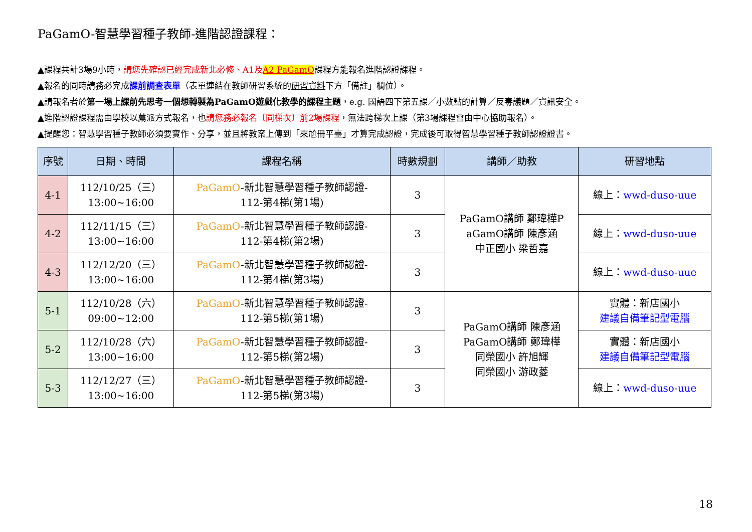PaGamO-智慧學習種子教師-進階認證課程：
▲課程共計3場9小時，請您先確認已經完成新北必修、A1及 A2 PaGamO課程方能報名進階認證課程。
▲報名的同時請務必完成課前調查表單（表單連結在教師研習系統的研習資料下方「備註」欄位）。
▲請報名者於第一場上課前先思考一個想轉製為PaGamO遊戲化教學的課程主題，e.g. 國語四下第五課／小數點的計算／反毒議題／資訊安全。
▲進階認證課程需由學校以薦派方式報名，也請您務必報名〔同梯次〕前2場課程，無法跨梯次上課（第3場課程會由中心協助報名）。
▲提醒您：智慧學習種子教師必須要實作、分享，並且將教案上傳到「來尬冊平臺」才算完成認證，完成後可取得智慧學習種子教師認證證書。
| 序號 | 日期、時間 | 課程名稱 | 時數規劃 | 講師／助教 | 研習地點 |
| --- | --- | --- | --- | --- | --- |
| 4-1 | 112/10/25（三） 13:00~16:00 | PaGamO -新北智慧學習種子教師認證- 112-第4梯(第1場) | 3 | PaGamO講師 鄭瑋樺P aGamO講師 陳彥涵 中正國小 梁哲嘉 | 線上： wwd-duso-uue |
| 4-2 | 112/11/15（三） 13:00~16:00 | PaGamO -新北智慧學習種子教師認證- 112-第4梯(第2場) | 3 | | 線上： wwd-duso-uue |
| 4-3 | 112/12/20（三） 13:00~16:00 | PaGamO -新北智慧學習種子教師認證- 112-第4梯(第3場) | 3 | | 線上： wwd-duso-uue |
| 5-1 | 112/10/28（六） 09:00~12:00 | PaGamO -新北智慧學習種子教師認證- 112-第5梯(第1場) | 3 | PaGamO講師 陳彥涵 PaGamO講師 鄭瑋樺 同榮國小 許旭輝 同榮國小 游政菱 | 實體：新店國小 建議自備筆記型電腦 |
| 5-2 | 112/10/28（六） 13:00~16:00 | PaGamO -新北智慧學習種子教師認證- 112-第5梯(第2場) | 3 | | 實體：新店國小 建議自備筆記型電腦 |
| 5-3 | 112/12/27（三） 13:00~16:00 | PaGamO -新北智慧學習種子教師認證- 112-第5梯(第3場) | 3 | | 線上： wwd-duso-uue |
18